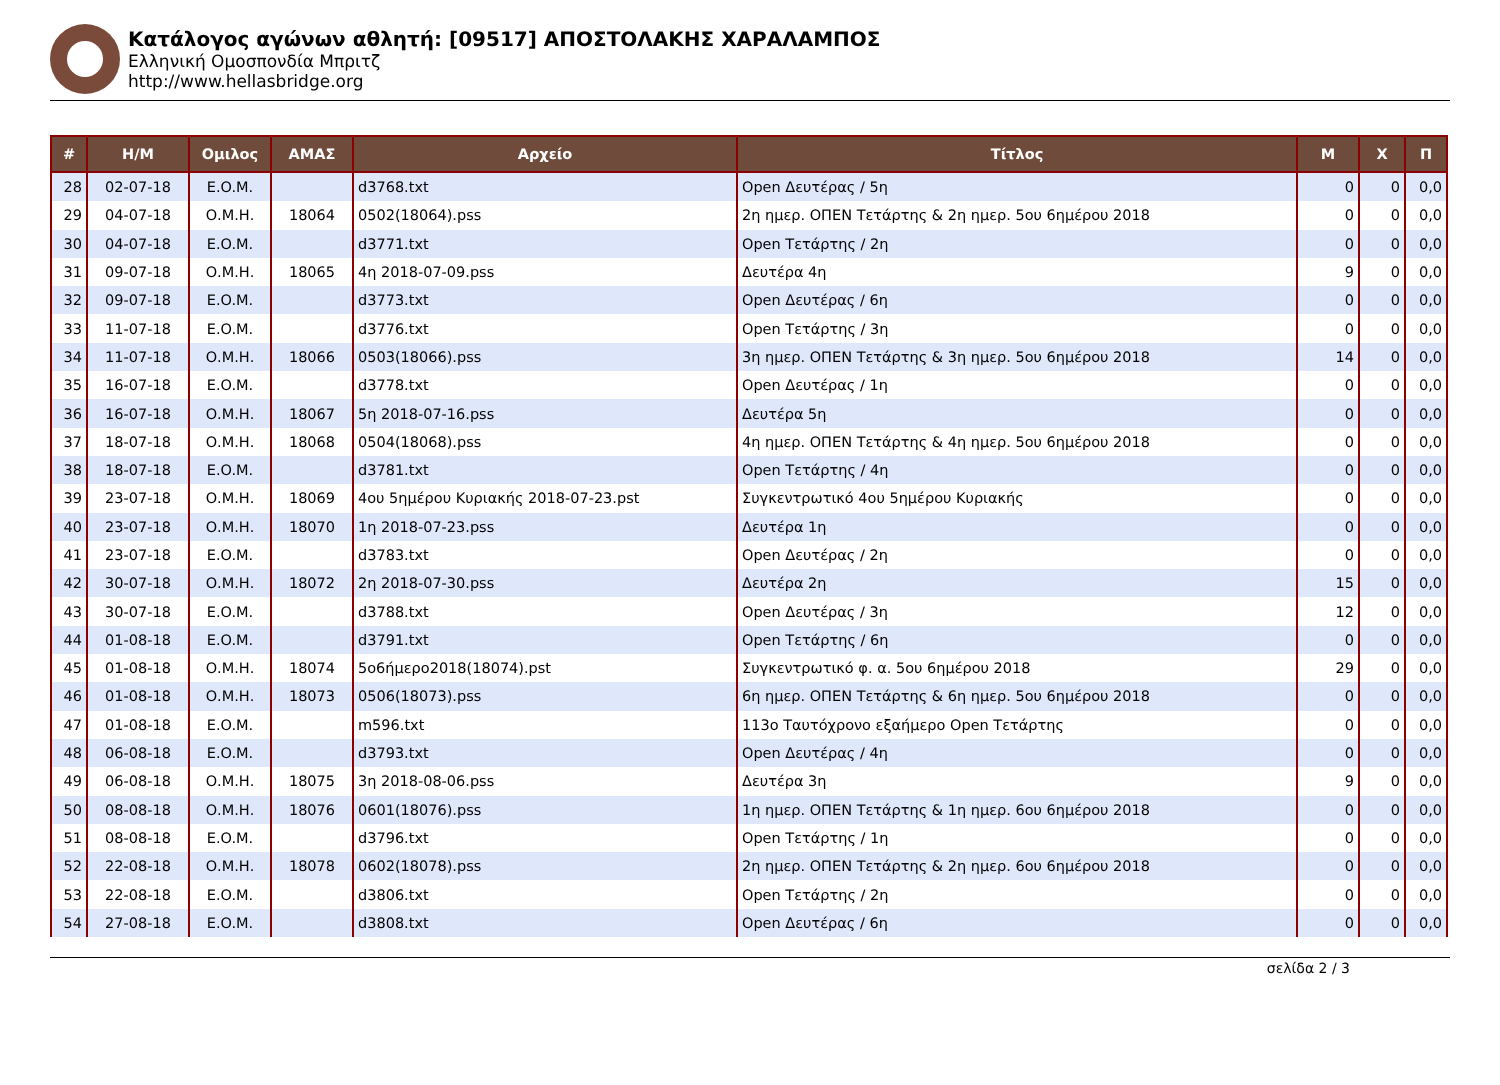Κατάλογος αγώνων αθλητή: [09517] ΑΠΟΣΤΟΛΑΚΗΣ ΧΑΡΑΛΑΜΠΟΣ
Ελληνική Ομοσπονδία Μπριτζ
http://www.hellasbridge.org
| # | Η/Μ | Ομιλος | ΑΜΑΣ | Αρχείο | Τίτλος | Μ | Χ | Π |
| --- | --- | --- | --- | --- | --- | --- | --- | --- |
| 28 | 02-07-18 | E.O.M. | | d3768.txt | Open Δευτέρας / 5η | 0 | 0 | 0,0 |
| 29 | 04-07-18 | Ο.Μ.Η. | 18064 | 0502(18064).pss | 2η ημερ. ΟΠΕΝ Τετάρτης & 2η ημερ. 5ου 6ημέρου 2018 | 0 | 0 | 0,0 |
| 30 | 04-07-18 | E.O.M. | | d3771.txt | Open Τετάρτης / 2η | 0 | 0 | 0,0 |
| 31 | 09-07-18 | Ο.Μ.Η. | 18065 | 4η 2018-07-09.pss | Δευτέρα 4η | 9 | 0 | 0,0 |
| 32 | 09-07-18 | E.O.M. | | d3773.txt | Open Δευτέρας / 6η | 0 | 0 | 0,0 |
| 33 | 11-07-18 | E.O.M. | | d3776.txt | Open Τετάρτης / 3η | 0 | 0 | 0,0 |
| 34 | 11-07-18 | Ο.Μ.Η. | 18066 | 0503(18066).pss | 3η ημερ. ΟΠΕΝ Τετάρτης & 3η ημερ. 5ου 6ημέρου 2018 | 14 | 0 | 0,0 |
| 35 | 16-07-18 | E.O.M. | | d3778.txt | Open Δευτέρας / 1η | 0 | 0 | 0,0 |
| 36 | 16-07-18 | Ο.Μ.Η. | 18067 | 5η 2018-07-16.pss | Δευτέρα 5η | 0 | 0 | 0,0 |
| 37 | 18-07-18 | Ο.Μ.Η. | 18068 | 0504(18068).pss | 4η ημερ. ΟΠΕΝ Τετάρτης & 4η ημερ. 5ου 6ημέρου 2018 | 0 | 0 | 0,0 |
| 38 | 18-07-18 | E.O.M. | | d3781.txt | Open Τετάρτης / 4η | 0 | 0 | 0,0 |
| 39 | 23-07-18 | Ο.Μ.Η. | 18069 | 4ου 5ημέρου Κυριακής 2018-07-23.pst | Συγκεντρωτικό 4ου 5ημέρου Κυριακής | 0 | 0 | 0,0 |
| 40 | 23-07-18 | Ο.Μ.Η. | 18070 | 1η 2018-07-23.pss | Δευτέρα 1η | 0 | 0 | 0,0 |
| 41 | 23-07-18 | E.O.M. | | d3783.txt | Open Δευτέρας / 2η | 0 | 0 | 0,0 |
| 42 | 30-07-18 | Ο.Μ.Η. | 18072 | 2η 2018-07-30.pss | Δευτέρα 2η | 15 | 0 | 0,0 |
| 43 | 30-07-18 | E.O.M. | | d3788.txt | Open Δευτέρας / 3η | 12 | 0 | 0,0 |
| 44 | 01-08-18 | E.O.M. | | d3791.txt | Open Τετάρτης / 6η | 0 | 0 | 0,0 |
| 45 | 01-08-18 | Ο.Μ.Η. | 18074 | 5ο6ήμερο2018(18074).pst | Συγκεντρωτικό φ. α. 5ου 6ημέρου 2018 | 29 | 0 | 0,0 |
| 46 | 01-08-18 | Ο.Μ.Η. | 18073 | 0506(18073).pss | 6η ημερ. ΟΠΕΝ Τετάρτης & 6η ημερ. 5ου 6ημέρου 2018 | 0 | 0 | 0,0 |
| 47 | 01-08-18 | E.O.M. | | m596.txt | 113ο Ταυτόχρονο εξαήμερο Open Τετάρτης | 0 | 0 | 0,0 |
| 48 | 06-08-18 | E.O.M. | | d3793.txt | Open Δευτέρας / 4η | 0 | 0 | 0,0 |
| 49 | 06-08-18 | Ο.Μ.Η. | 18075 | 3η 2018-08-06.pss | Δευτέρα 3η | 9 | 0 | 0,0 |
| 50 | 08-08-18 | Ο.Μ.Η. | 18076 | 0601(18076).pss | 1η ημερ. ΟΠΕΝ Τετάρτης & 1η ημερ. 6ου 6ημέρου 2018 | 0 | 0 | 0,0 |
| 51 | 08-08-18 | E.O.M. | | d3796.txt | Open Τετάρτης / 1η | 0 | 0 | 0,0 |
| 52 | 22-08-18 | Ο.Μ.Η. | 18078 | 0602(18078).pss | 2η ημερ. ΟΠΕΝ Τετάρτης & 2η ημερ. 6ου 6ημέρου 2018 | 0 | 0 | 0,0 |
| 53 | 22-08-18 | E.O.M. | | d3806.txt | Open Τετάρτης / 2η | 0 | 0 | 0,0 |
| 54 | 27-08-18 | E.O.M. | | d3808.txt | Open Δευτέρας / 6η | 0 | 0 | 0,0 |
σελίδα 2 / 3